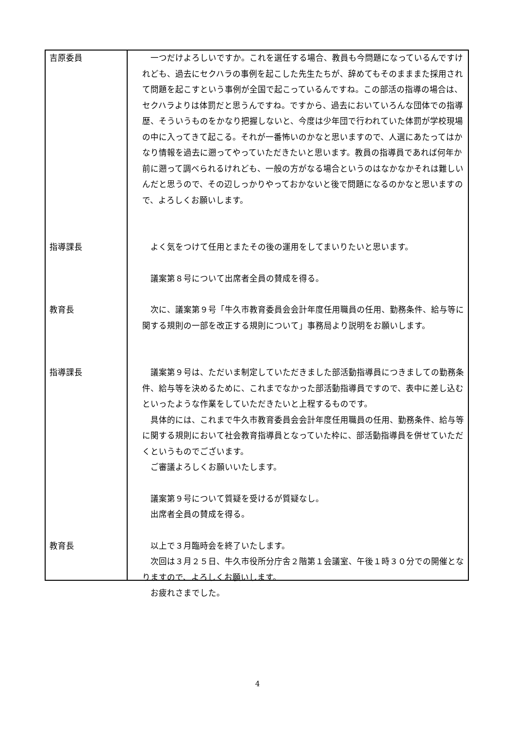吉原委員 一つだけよろしいですか。これを選任する場合、教員も今問題になっているんですけれども、過去にセクハラの事例を起こした先生たちが、辞めてもそのまままた採用されて問題を起こすという事例が全国で起こっているんですね。この部活の指導の場合は、セクハラよりは体罰だと思うんですね。ですから、過去においていろんな団体での指導歴、そういうものをかなり把握しないと、今度は少年団で行われていた体罰が学校現場の中に入ってきて起こる。それが一番怖いのかなと思いますので、人選にあたってはかなり情報を過去に遡ってやっていただきたいと思います。教員の指導員であれば何年か前に遡って調べられるけれども、一般の方がなる場合というのはなかなかそれは難しいんだと思うので、その辺しっかりやっておかないと後で問題になるのかなと思いますので、よろしくお願いします。
指導課長 よく気をつけて任用とまたその後の運用をしてまいりたいと思います。
議案第８号について出席者全員の賛成を得る。
教育長 次に、議案第９号「牛久市教育委員会会計年度任用職員の任用、勤務条件、給与等に関する規則の一部を改正する規則について」事務局より説明をお願いします。
指導課長 議案第９号は、ただいま制定していただきました部活動指導員につきましての勤務条件、給与等を決めるために、これまでなかった部活動指導員ですので、表中に差し込むといったような作業をしていただきたいと上程するものです。
具体的には、これまで牛久市教育委員会会計年度任用職員の任用、勤務条件、給与等に関する規則において社会教育指導員となっていた枠に、部活動指導員を併せていただくというものでございます。
ご審議よろしくお願いいたします。
議案第９号について質疑を受けるが質疑なし。
出席者全員の賛成を得る。
教育長 以上で３月臨時会を終了いたします。
次回は３月２５日、牛久市役所分庁舎２階第１会議室、午後１時３０分での開催となりますので、よろしくお願いします。
お疲れさまでした。
4